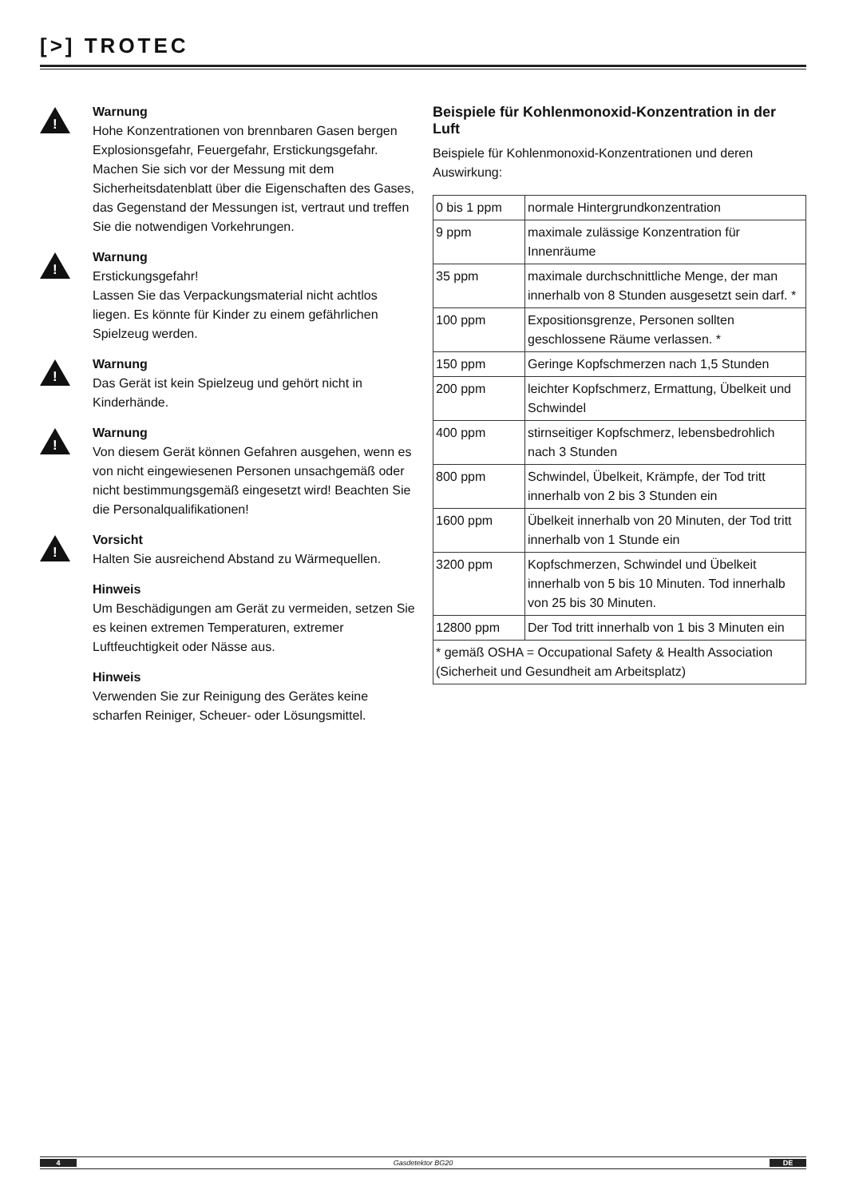[>] TROTEC
!
Warnung
Hohe Konzentrationen von brennbaren Gasen bergen Explosionsgefahr, Feuergefahr, Erstickungsgefahr. Machen Sie sich vor der Messung mit dem Sicherheitsdatenblatt über die Eigenschaften des Gases, das Gegenstand der Messungen ist, vertraut und treffen Sie die notwendigen Vorkehrungen.
!
Warnung
Erstickungsgefahr!
Lassen Sie das Verpackungsmaterial nicht achtlos liegen. Es könnte für Kinder zu einem gefährlichen Spielzeug werden.
!
Warnung
Das Gerät ist kein Spielzeug und gehört nicht in Kinderhände.
!
Warnung
Von diesem Gerät können Gefahren ausgehen, wenn es von nicht eingewiesenen Personen unsachgemäß oder nicht bestimmungsgemäß eingesetzt wird! Beachten Sie die Personalqualifikationen!
!
Vorsicht
Halten Sie ausreichend Abstand zu Wärmequellen.
Hinweis
Um Beschädigungen am Gerät zu vermeiden, setzen Sie es keinen extremen Temperaturen, extremer Luftfeuchtigkeit oder Nässe aus.
Hinweis
Verwenden Sie zur Reinigung des Gerätes keine scharfen Reiniger, Scheuer- oder Lösungsmittel.
Beispiele für Kohlenmonoxid-Konzentration in der Luft
Beispiele für Kohlenmonoxid-Konzentrationen und deren Auswirkung:
| 0 bis 1 ppm | normale Hintergrundkonzentration |
| 9 ppm | maximale zulässige Konzentration für Innenräume |
| 35 ppm | maximale durchschnittliche Menge, der man innerhalb von 8 Stunden ausgesetzt sein darf. * |
| 100 ppm | Expositionsgrenze, Personen sollten geschlossene Räume verlassen. * |
| 150 ppm | Geringe Kopfschmerzen nach 1,5 Stunden |
| 200 ppm | leichter Kopfschmerz, Ermattung, Übelkeit und Schwindel |
| 400 ppm | stirnseitiger Kopfschmerz, lebensbedrohlich nach 3 Stunden |
| 800 ppm | Schwindel, Übelkeit, Krämpfe, der Tod tritt innerhalb von 2 bis 3 Stunden ein |
| 1600 ppm | Übelkeit innerhalb von 20 Minuten, der Tod tritt innerhalb von 1 Stunde ein |
| 3200 ppm | Kopfschmerzen, Schwindel und Übelkeit innerhalb von 5 bis 10 Minuten. Tod innerhalb von 25 bis 30 Minuten. |
| 12800 ppm | Der Tod tritt innerhalb von 1 bis 3 Minuten ein |
| * gemäß OSHA = Occupational Safety & Health Association (Sicherheit und Gesundheit am Arbeitsplatz) | |
4 Gasdetektor BG20 DE